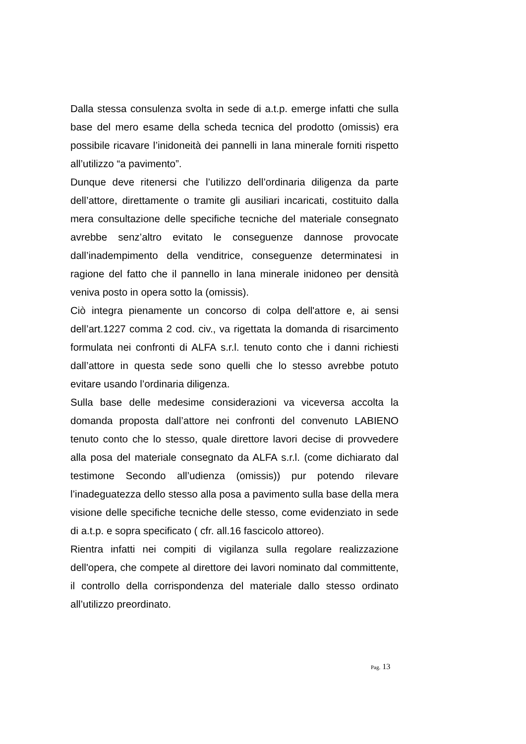Dalla stessa consulenza svolta in sede di a.t.p. emerge infatti che sulla base del mero esame della scheda tecnica del prodotto (omissis) era possibile ricavare l’inidoneità dei pannelli in lana minerale forniti rispetto all’utilizzo “a pavimento”.
Dunque deve ritenersi che l’utilizzo dell’ordinaria diligenza da parte dell’attore, direttamente o tramite gli ausiliari incaricati, costituito dalla mera consultazione delle specifiche tecniche del materiale consegnato avrebbe senz’altro evitato le conseguenze dannose provocate dall’inadempimento della venditrice, conseguenze determinatesi in ragione del fatto che il pannello in lana minerale inidoneo per densità veniva posto in opera sotto la (omissis).
Ciò integra pienamente un concorso di colpa dell'attore e, ai sensi dell’art.1227 comma 2 cod. civ., va rigettata la domanda di risarcimento formulata nei confronti di ALFA s.r.l. tenuto conto che i danni richiesti dall’attore in questa sede sono quelli che lo stesso avrebbe potuto evitare usando l’ordinaria diligenza.
Sulla base delle medesime considerazioni va viceversa accolta la domanda proposta dall’attore nei confronti del convenuto LABIENO tenuto conto che lo stesso, quale direttore lavori decise di provvedere alla posa del materiale consegnato da ALFA s.r.l. (come dichiarato dal testimone Secondo all’udienza (omissis)) pur potendo rilevare l’inadeguatezza dello stesso alla posa a pavimento sulla base della mera visione delle specifiche tecniche delle stesso, come evidenziato in sede di a.t.p. e sopra specificato ( cfr. all.16 fascicolo attoreo).
Rientra infatti nei compiti di vigilanza sulla regolare realizzazione dell'opera, che compete al direttore dei lavori nominato dal committente, il controllo della corrispondenza del materiale dallo stesso ordinato all’utilizzo preordinato.
Pag. 13